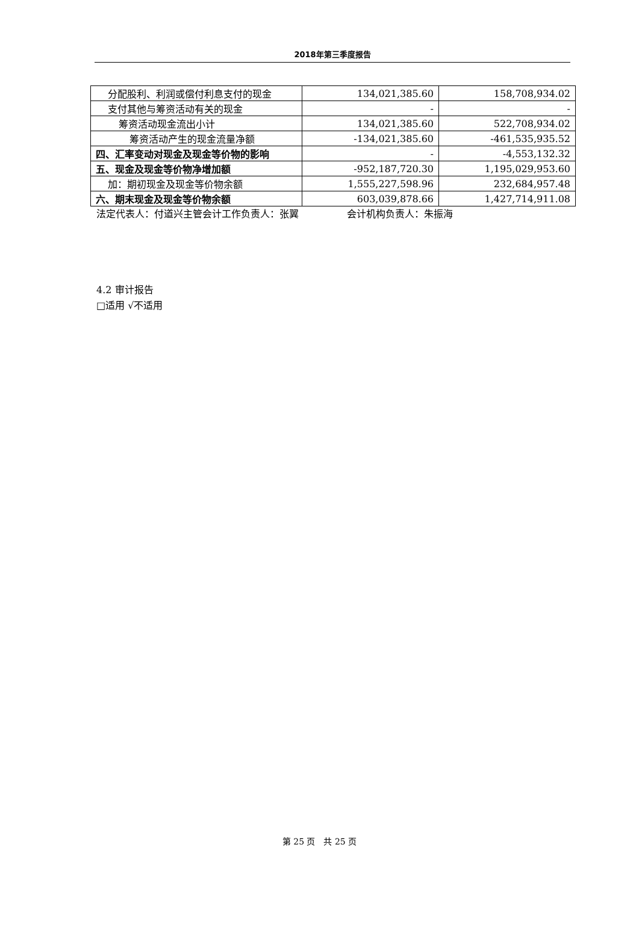2018年第三季度报告
| 分配股利、利润或偿付利息支付的现金 | 134,021,385.60 | 158,708,934.02 |
| 支付其他与筹资活动有关的现金 | - | - |
| 筹资活动现金流出小计 | 134,021,385.60 | 522,708,934.02 |
| 筹资活动产生的现金流量净额 | -134,021,385.60 | -461,535,935.52 |
| 四、汇率变动对现金及现金等价物的影响 | - | -4,553,132.32 |
| 五、现金及现金等价物净增加额 | -952,187,720.30 | 1,195,029,953.60 |
| 加：期初现金及现金等价物余额 | 1,555,227,598.96 | 232,684,957.48 |
| 六、期末现金及现金等价物余额 | 603,039,878.66 | 1,427,714,911.08 |
法定代表人：付道兴主管会计工作负责人：张翼 会计机构负责人：朱振海
4.2 审计报告
□适用 √不适用
第 25 页　共 25 页